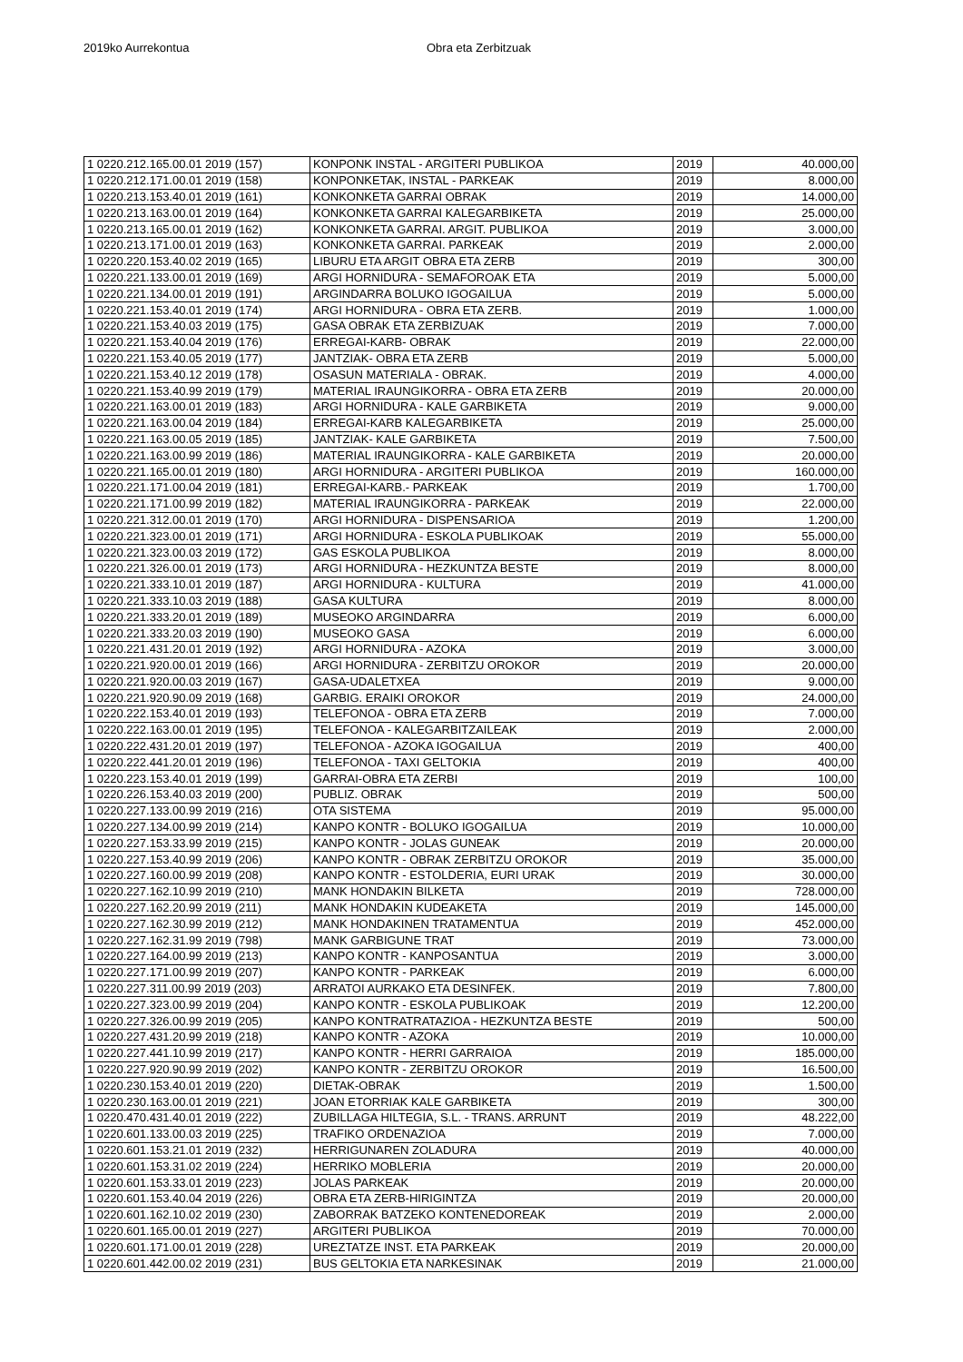2019ko Aurrekontua Obra eta Zerbitzuak
| 1 0220.212.165.00.01 2019 (157) | KONPONK INSTAL - ARGITERI PUBLIKOA | 2019 | 40.000,00 |
| 1 0220.212.171.00.01 2019 (158) | KONPONKETAK, INSTAL - PARKEAK | 2019 | 8.000,00 |
| 1 0220.213.153.40.01 2019 (161) | KONKONKETA GARRAI OBRAK | 2019 | 14.000,00 |
| 1 0220.213.163.00.01 2019 (164) | KONKONKETA GARRAI KALEGARBIKETA | 2019 | 25.000,00 |
| 1 0220.213.165.00.01 2019 (162) | KONKONKETA GARRAI. ARGIT. PUBLIKOA | 2019 | 3.000,00 |
| 1 0220.213.171.00.01 2019 (163) | KONKONKETA GARRAI. PARKEAK | 2019 | 2.000,00 |
| 1 0220.220.153.40.02 2019 (165) | LIBURU ETA ARGIT OBRA ETA ZERB | 2019 | 300,00 |
| 1 0220.221.133.00.01 2019 (169) | ARGI HORNIDURA - SEMAFOROAK ETA | 2019 | 5.000,00 |
| 1 0220.221.134.00.01 2019 (191) | ARGINDARRA BOLUKO IGOGAILUA | 2019 | 5.000,00 |
| 1 0220.221.153.40.01 2019 (174) | ARGI HORNIDURA - OBRA ETA ZERB. | 2019 | 1.000,00 |
| 1 0220.221.153.40.03 2019 (175) | GASA OBRAK ETA ZERBIZUAK | 2019 | 7.000,00 |
| 1 0220.221.153.40.04 2019 (176) | ERREGAI-KARB- OBRAK | 2019 | 22.000,00 |
| 1 0220.221.153.40.05 2019 (177) | JANTZIAK- OBRA ETA ZERB | 2019 | 5.000,00 |
| 1 0220.221.153.40.12 2019 (178) | OSASUN MATERIALA - OBRAK. | 2019 | 4.000,00 |
| 1 0220.221.153.40.99 2019 (179) | MATERIAL IRAUNGIKORRA - OBRA ETA ZERB | 2019 | 20.000,00 |
| 1 0220.221.163.00.01 2019 (183) | ARGI HORNIDURA - KALE GARBIKETA | 2019 | 9.000,00 |
| 1 0220.221.163.00.04 2019 (184) | ERREGAI-KARB KALEGARBIKETA | 2019 | 25.000,00 |
| 1 0220.221.163.00.05 2019 (185) | JANTZIAK- KALE GARBIKETA | 2019 | 7.500,00 |
| 1 0220.221.163.00.99 2019 (186) | MATERIAL IRAUNGIKORRA - KALE GARBIKETA | 2019 | 20.000,00 |
| 1 0220.221.165.00.01 2019 (180) | ARGI HORNIDURA - ARGITERI PUBLIKOA | 2019 | 160.000,00 |
| 1 0220.221.171.00.04 2019 (181) | ERREGAI-KARB.- PARKEAK | 2019 | 1.700,00 |
| 1 0220.221.171.00.99 2019 (182) | MATERIAL IRAUNGIKORRA - PARKEAK | 2019 | 22.000,00 |
| 1 0220.221.312.00.01 2019 (170) | ARGI HORNIDURA - DISPENSARIOA | 2019 | 1.200,00 |
| 1 0220.221.323.00.01 2019 (171) | ARGI HORNIDURA - ESKOLA PUBLIKOAK | 2019 | 55.000,00 |
| 1 0220.221.323.00.03 2019 (172) | GAS ESKOLA PUBLIKOA | 2019 | 8.000,00 |
| 1 0220.221.326.00.01 2019 (173) | ARGI HORNIDURA - HEZKUNTZA BESTE | 2019 | 8.000,00 |
| 1 0220.221.333.10.01 2019 (187) | ARGI HORNIDURA - KULTURA | 2019 | 41.000,00 |
| 1 0220.221.333.10.03 2019 (188) | GASA KULTURA | 2019 | 8.000,00 |
| 1 0220.221.333.20.01 2019 (189) | MUSEOKO ARGINDARRA | 2019 | 6.000,00 |
| 1 0220.221.333.20.03 2019 (190) | MUSEOKO GASA | 2019 | 6.000,00 |
| 1 0220.221.431.20.01 2019 (192) | ARGI HORNIDURA - AZOKA | 2019 | 3.000,00 |
| 1 0220.221.920.00.01 2019 (166) | ARGI HORNIDURA - ZERBITZU OROKOR | 2019 | 20.000,00 |
| 1 0220.221.920.00.03 2019 (167) | GASA-UDALETXEA | 2019 | 9.000,00 |
| 1 0220.221.920.90.09 2019 (168) | GARBIG. ERAIKI OROKOR | 2019 | 24.000,00 |
| 1 0220.222.153.40.01 2019 (193) | TELEFONOA - OBRA ETA ZERB | 2019 | 7.000,00 |
| 1 0220.222.163.00.01 2019 (195) | TELEFONOA - KALEGARBITZAILEAK | 2019 | 2.000,00 |
| 1 0220.222.431.20.01 2019 (197) | TELEFONOA - AZOKA IGOGAILUA | 2019 | 400,00 |
| 1 0220.222.441.20.01 2019 (196) | TELEFONOA - TAXI GELTOKIA | 2019 | 400,00 |
| 1 0220.223.153.40.01 2019 (199) | GARRAI-OBRA ETA ZERBI | 2019 | 100,00 |
| 1 0220.226.153.40.03 2019 (200) | PUBLIZ. OBRAK | 2019 | 500,00 |
| 1 0220.227.133.00.99 2019 (216) | OTA SISTEMA | 2019 | 95.000,00 |
| 1 0220.227.134.00.99 2019 (214) | KANPO KONTR - BOLUKO IGOGAILUA | 2019 | 10.000,00 |
| 1 0220.227.153.33.99 2019 (215) | KANPO KONTR - JOLAS GUNEAK | 2019 | 20.000,00 |
| 1 0220.227.153.40.99 2019 (206) | KANPO KONTR - OBRAK ZERBITZU OROKOR | 2019 | 35.000,00 |
| 1 0220.227.160.00.99 2019 (208) | KANPO KONTR - ESTOLDERIA, EURI URAK | 2019 | 30.000,00 |
| 1 0220.227.162.10.99 2019 (210) | MANK HONDAKIN BILKETA | 2019 | 728.000,00 |
| 1 0220.227.162.20.99 2019 (211) | MANK HONDAKIN KUDEAKETA | 2019 | 145.000,00 |
| 1 0220.227.162.30.99 2019 (212) | MANK HONDAKINEN TRATAMENTUA | 2019 | 452.000,00 |
| 1 0220.227.162.31.99 2019 (798) | MANK GARBIGUNE TRAT | 2019 | 73.000,00 |
| 1 0220.227.164.00.99 2019 (213) | KANPO KONTR - KANPOSANTUA | 2019 | 3.000,00 |
| 1 0220.227.171.00.99 2019 (207) | KANPO KONTR - PARKEAK | 2019 | 6.000,00 |
| 1 0220.227.311.00.99 2019 (203) | ARRATOI AURKAKO ETA DESINFEK. | 2019 | 7.800,00 |
| 1 0220.227.323.00.99 2019 (204) | KANPO KONTR - ESKOLA PUBLIKOAK | 2019 | 12.200,00 |
| 1 0220.227.326.00.99 2019 (205) | KANPO KONTRATRATAZIOA - HEZKUNTZA BESTE | 2019 | 500,00 |
| 1 0220.227.431.20.99 2019 (218) | KANPO KONTR - AZOKA | 2019 | 10.000,00 |
| 1 0220.227.441.10.99 2019 (217) | KANPO KONTR - HERRI GARRAIOA | 2019 | 185.000,00 |
| 1 0220.227.920.90.99 2019 (202) | KANPO KONTR - ZERBITZU OROKOR | 2019 | 16.500,00 |
| 1 0220.230.153.40.01 2019 (220) | DIETAK-OBRAK | 2019 | 1.500,00 |
| 1 0220.230.163.00.01 2019 (221) | JOAN ETORRIAK KALE GARBIKETA | 2019 | 300,00 |
| 1 0220.470.431.40.01 2019 (222) | ZUBILLAGA HILTEGIA, S.L. - TRANS. ARRUNT | 2019 | 48.222,00 |
| 1 0220.601.133.00.03 2019 (225) | TRAFIKO ORDENAZIOA | 2019 | 7.000,00 |
| 1 0220.601.153.21.01 2019 (232) | HERRIGUNAREN ZOLADURA | 2019 | 40.000,00 |
| 1 0220.601.153.31.02 2019 (224) | HERRIKO MOBLERIA | 2019 | 20.000,00 |
| 1 0220.601.153.33.01 2019 (223) | JOLAS PARKEAK | 2019 | 20.000,00 |
| 1 0220.601.153.40.04 2019 (226) | OBRA ETA ZERB-HIRIGINTZA | 2019 | 20.000,00 |
| 1 0220.601.162.10.02 2019 (230) | ZABORRAK BATZEKO KONTENEDOREAK | 2019 | 2.000,00 |
| 1 0220.601.165.00.01 2019 (227) | ARGITERI PUBLIKOA | 2019 | 70.000,00 |
| 1 0220.601.171.00.01 2019 (228) | UREZTATZE INST. ETA PARKEAK | 2019 | 20.000,00 |
| 1 0220.601.442.00.02 2019 (231) | BUS GELTOKIA ETA NARKESINAK | 2019 | 21.000,00 |